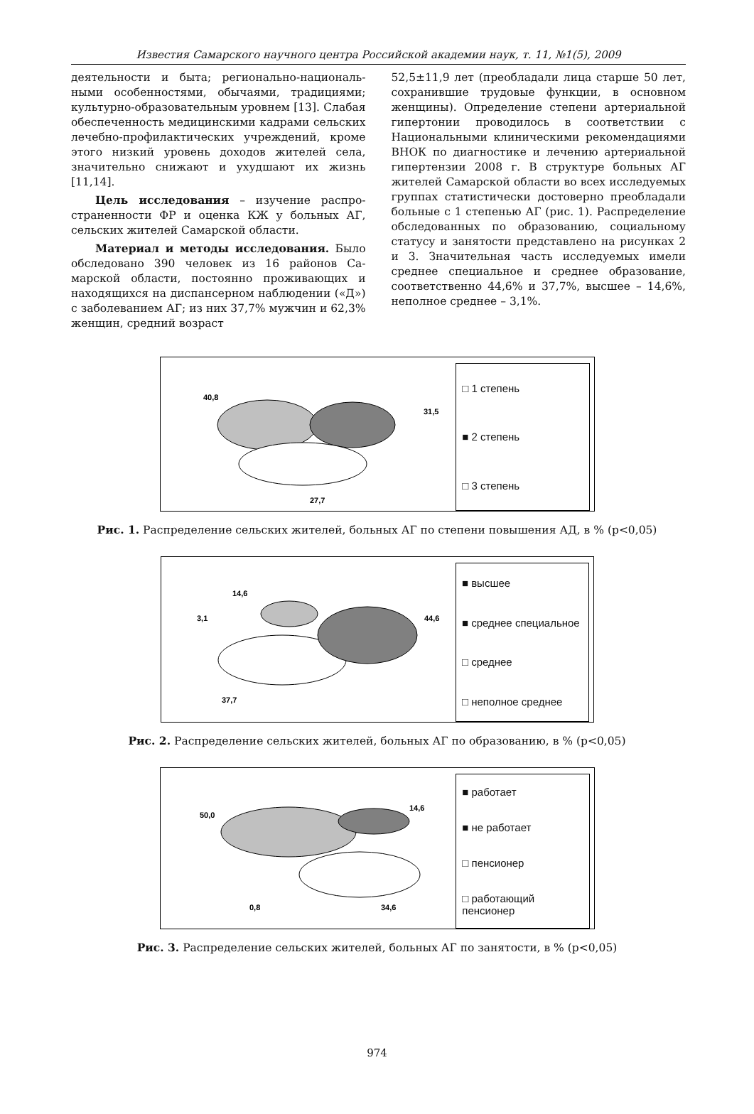Известия Самарского научного центра Российской академии наук, т. 11, №1(5), 2009
деятельности и быта; регионально-националь­ными особенностями, обычаями, традициями; культурно-образовательным уровнем [13]. Слабая обеспеченность медицинскими кадрами сельских лечебно-профилактических учрежде­ний, кроме этого низкий уровень доходов жи­телей села, значительно снижают и ухудшают их жизнь [11,14].
Цель исследования – изучение распро­страненности ФР и оценка КЖ у больных АГ, сельских жителей Самарской области.
Материал и методы исследования. Было обследовано 390 человек из 16 районов Са­марской области, постоянно проживающих и находящихся на диспансерном наблюдении («Д») с заболеванием АГ; из них 37,7% муж­чин и 62,3% женщин, средний возраст
52,5±11,9 лет (преобладали лица старше 50 лет, сохранившие трудовые функции, в основ­ном женщины). Определение степени артери­альной гипертонии проводилось в соответст­вии с Национальными клиническими реко­мендациями ВНОК по диагностике и лечению артериальной гипертензии 2008 г. В структуре больных АГ жителей Самарской области во всех исследуемых группах статистически дос­товерно преобладали больные с 1 степенью АГ (рис. 1). Распределение обследованных по об­разованию, социальному статусу и занятости представлено на рисунках 2 и 3. Значительная часть исследуемых имели среднее специальное и среднее образование, соответственно 44,6% и 37,7%, высшее – 14,6%, неполное среднее – 3,1%.
40,8
31,5
27,7
□ 1 степень
■ 2 степень
□ 3 степень
Рис. 1. Распределение сельских жителей, больных АГ по степени повышения АД, в % (p<0,05)
14,6
3,1
44,6
37,7
■ высшее
■ среднее специальное
□ среднее
□ неполное среднее
Рис. 2. Распределение сельских жителей, больных АГ по образованию, в % (p<0,05)
50,0
14,6
0,8
34,6
■ работает
■ не работает
□ пенсионер
□ работающий пенсионер
Рис. 3. Распределение сельских жителей, больных АГ по занятости, в % (p<0,05)
974